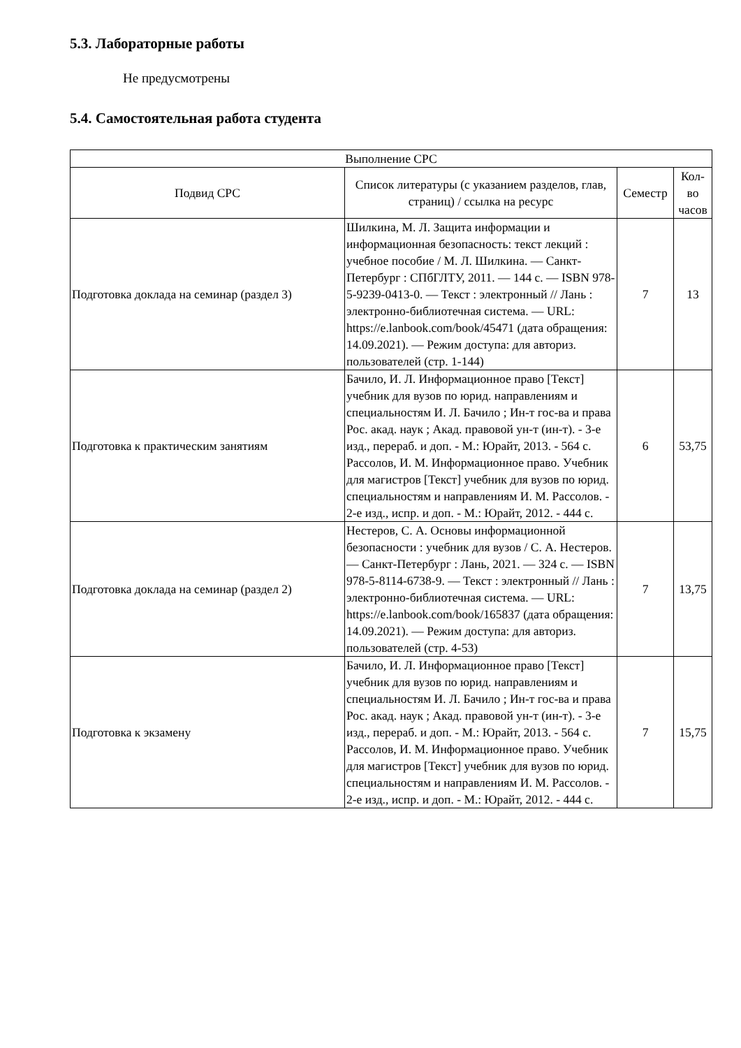5.3. Лабораторные работы
Не предусмотрены
5.4. Самостоятельная работа студента
| Выполнение СРС | | | |
| --- | --- | --- | --- |
| Подвид СРС | Список литературы (с указанием разделов, глав, страниц) / ссылка на ресурс | Семестр | Кол-во часов |
| Подготовка доклада на семинар (раздел 3) | Шилкина, М. Л. Защита информации и информационная безопасность: текст лекций : учебное пособие / М. Л. Шилкина. — Санкт-Петербург : СПбГЛТУ, 2011. — 144 с. — ISBN 978-5-9239-0413-0. — Текст : электронный // Лань : электронно-библиотечная система. — URL: https://e.lanbook.com/book/45471 (дата обращения: 14.09.2021). — Режим доступа: для авториз. пользователей (стр. 1-144) | 7 | 13 |
| Подготовка к практическим занятиям | Бачило, И. Л. Информационное право [Текст] учебник для вузов по юрид. направлениям и специальностям И. Л. Бачило ; Ин-т гос-ва и права Рос. акад. наук ; Акад. правовой ун-т (ин-т). - 3-е изд., перераб. и доп. - М.: Юрайт, 2013. - 564 с. Рассолов, И. М. Информационное право. Учебник для магистров [Текст] учебник для вузов по юрид. специальностям и направлениям И. М. Рассолов. - 2-е изд., испр. и доп. - М.: Юрайт, 2012. - 444 с. | 6 | 53,75 |
| Подготовка доклада на семинар (раздел 2) | Нестеров, С. А. Основы информационной безопасности : учебник для вузов / С. А. Нестеров. — Санкт-Петербург : Лань, 2021. — 324 с. — ISBN 978-5-8114-6738-9. — Текст : электронный // Лань : электронно-библиотечная система. — URL: https://e.lanbook.com/book/165837 (дата обращения: 14.09.2021). — Режим доступа: для авториз. пользователей (стр. 4-53) | 7 | 13,75 |
| Подготовка к экзамену | Бачило, И. Л. Информационное право [Текст] учебник для вузов по юрид. направлениям и специальностям И. Л. Бачило ; Ин-т гос-ва и права Рос. акад. наук ; Акад. правовой ун-т (ин-т). - 3-е изд., перераб. и доп. - М.: Юрайт, 2013. - 564 с. Рассолов, И. М. Информационное право. Учебник для магистров [Текст] учебник для вузов по юрид. специальностям и направлениям И. М. Рассолов. - 2-е изд., испр. и доп. - М.: Юрайт, 2012. - 444 с. | 7 | 15,75 |